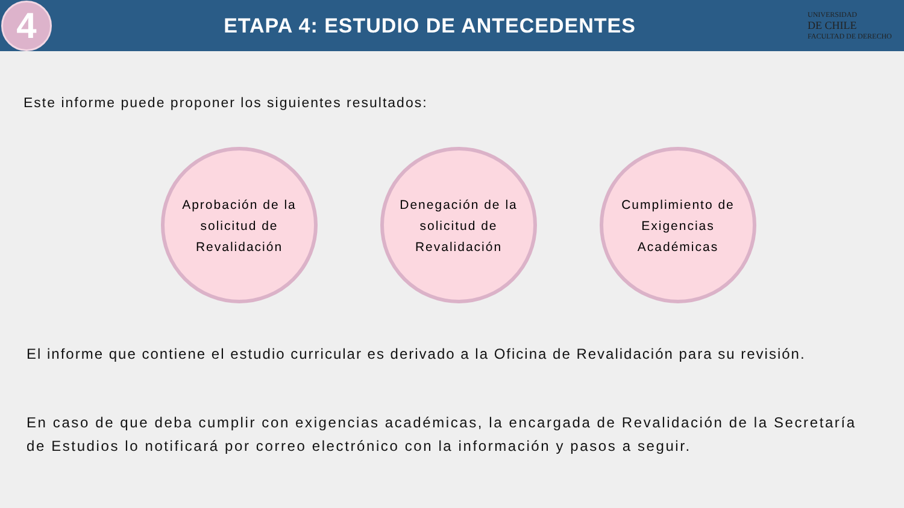4
ETAPA 4: ESTUDIO DE ANTECEDENTES
UNIVERSIDAD
DE CHILE
FACULTAD DE DERECHO
Este informe puede proponer los siguientes resultados:
Aprobación de la
solicitud de
Revalidación
Denegación de la
solicitud de
Revalidación
Cumplimiento de
Exigencias
Académicas
El informe que contiene el estudio curricular es derivado a la Oficina de Revalidación para su revisión.
En caso de que deba cumplir con exigencias académicas, la encargada de Revalidación de la Secretaría de Estudios lo notificará por correo electrónico con la información y pasos a seguir.